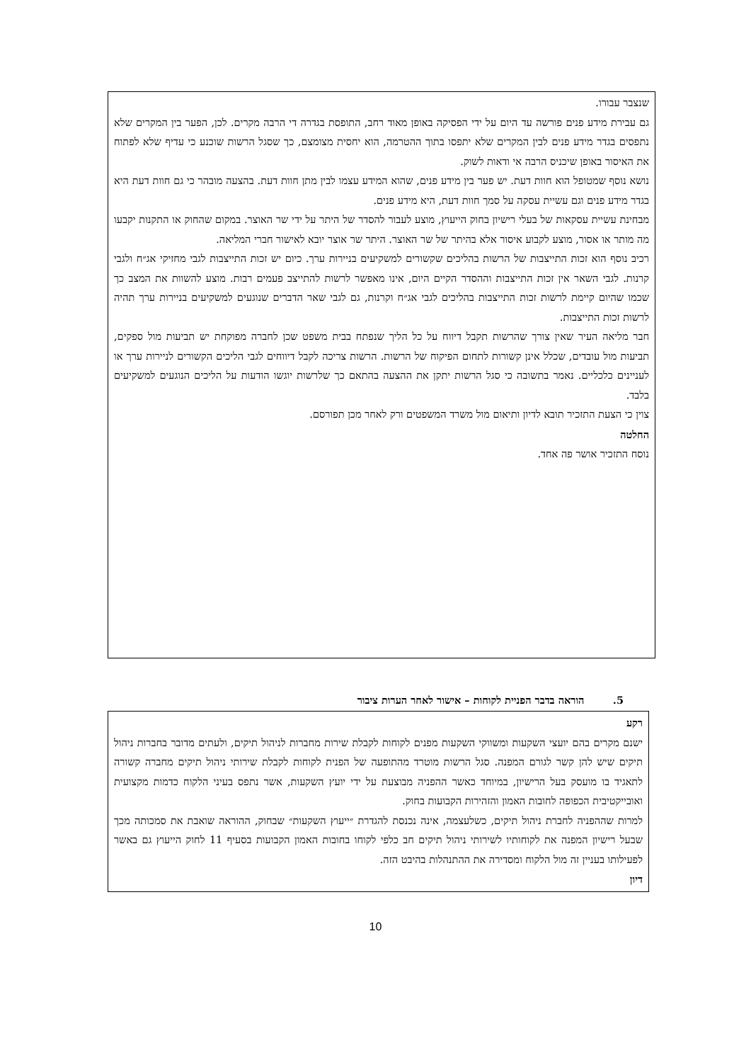שנצבר עבורו.
גם עבירת מידע פנים פורשה עד היום על ידי הפסיקה באופן מאוד רחב, התופסת בגדרה די הרבה מקרים. לכן, הפער בין המקרים שלא נתפסים בגדר מידע פנים לבין המקרים שלא יתפסו בתוך ההטרמה, הוא יחסית מצומצם, כך שסגל הרשות שוכנע כי עדיף שלא לפתוח את האיסור באופן שיכניס הרבה אי ודאות לשוק.
נושא נוסף שמטופל הוא חוות דעת. יש פער בין מידע פנים, שהוא המידע עצמו לבין מתן חוות דעת. בהצעה מובהר כי גם חוות דעת היא בגדר מידע פנים וגם עשיית עסקה על סמך חוות דעת, היא מידע פנים.
מבחינת עשיית עסקאות של בעלי רישיון בחוק הייעוץ, מוצע לעבור להסדר של היתר על ידי שר האוצר. במקום שהחוק או התקנות יקבעו מה מותר או אסור, מוצע לקבוע איסור אלא בהיתר של שר האוצר. היתר שר אוצר יובא לאישור חברי המליאה.
רכיב נוסף הוא זכות התייצבות של הרשות בהליכים שקשורים למשקיעים בניירות ערך. כיום יש זכות התייצבות לגבי מחזיקי אג״ח ולגבי קרנות. לגבי השאר אין זכות התייצבות וההסדר הקיים היום, אינו מאפשר לרשות להתייצב פעמים רבות. מוצע להשוות את המצב כך שכמו שהיום קיימת לרשות זכות התייצבות בהליכים לגבי אג״ח וקרנות, גם לגבי שאר הדברים שנוגעים למשקיעים בניירות ערך תהיה לרשות זכות התייצבות.
חבר מליאה העיר שאין צורך שהרשות תקבל דיווח על כל הליך שנפתח בבית משפט שכן לחברה מפוקחת יש תביעות מול ספקים, תביעות מול עובדים, שכלל אינן קשורות לתחום הפיקוח של הרשות. הרשות צריכה לקבל דיווחים לגבי הליכים הקשורים לניירות ערך או לעניינים כלכליים. נאמר בתשובה כי סגל הרשות יתקן את ההצעה בהתאם כך שלרשות יוגשו הודעות על הליכים הנוגעים למשקיעים בלבד.
צוין כי הצעת התזכיר תובא לדיון ותיאום מול משרד המשפטים ורק לאחר מכן תפורסם.
החלטה
נוסח התזכיר אושר פה אחד.
5. הוראה בדבר הפניית לקוחות – אישור לאחר הערות ציבור
רקע
ישנם מקרים בהם יועצי השקעות ומשווקי השקעות מפנים לקוחות לקבלת שירות מחברות לניהול תיקים, ולעתים מדובר בחברות ניהול תיקים שיש להן קשר לגורם המפנה. סגל הרשות מוטרד מהתופעה של הפנית לקוחות לקבלת שירותי ניהול תיקים מחברה קשורה לתאגיד בו מועסק בעל הרישיון, במיוחד כאשר ההפניה מבוצעת על ידי יועץ השקעות, אשר נתפס בעיני הלקוח כדמות מקצועית ואובייקטיבית הכפופה לחובות האמון והזהירות הקבועות בחוק.
למרות שההפניה לחברת ניהול תיקים, כשלעצמה, אינה נכנסת להגדרת ״ייעוץ השקעות״ שבחוק, ההוראה שואבת את סמכותה מכך שבעל רישיון המפנה את לקוחותיו לשירותי ניהול תיקים חב כלפי לקוחו בחובות האמון הקבועות בסעיף 11 לחוק הייעוץ גם באשר לפעילותו בעניין זה מול הלקוח ומסדירה את ההתנהלות בהיבט הזה.
דיון
10